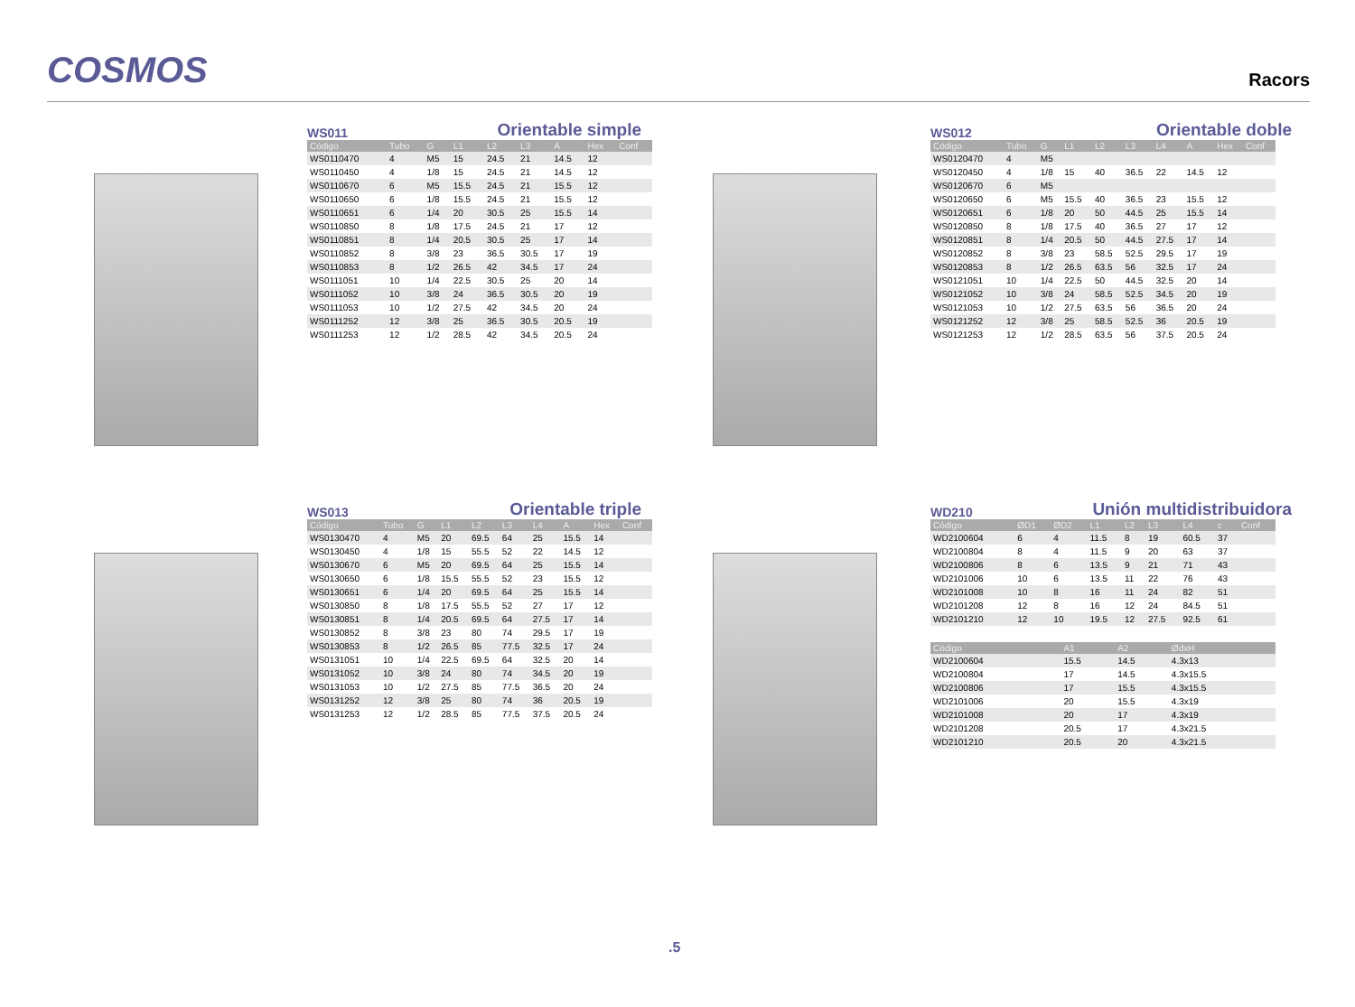COSMOS
Racors
WS011 Orientable simple
| Código | Tubo | G | L1 | L2 | L3 | A | Hex | Conf |
| --- | --- | --- | --- | --- | --- | --- | --- | --- |
| WS0110470 | 4 | M5 | 15 | 24.5 | 21 | 14.5 | 12 | |
| WS0110450 | 4 | 1/8 | 15 | 24.5 | 21 | 14.5 | 12 | |
| WS0110670 | 6 | M5 | 15.5 | 24.5 | 21 | 15.5 | 12 | |
| WS0110650 | 6 | 1/8 | 15.5 | 24.5 | 21 | 15.5 | 12 | |
| WS0110651 | 6 | 1/4 | 20 | 30.5 | 25 | 15.5 | 14 | |
| WS0110850 | 8 | 1/8 | 17.5 | 24.5 | 21 | 17 | 12 | |
| WS0110851 | 8 | 1/4 | 20.5 | 30.5 | 25 | 17 | 14 | |
| WS0110852 | 8 | 3/8 | 23 | 36.5 | 30.5 | 17 | 19 | |
| WS0110853 | 8 | 1/2 | 26.5 | 42 | 34.5 | 17 | 24 | |
| WS0111051 | 10 | 1/4 | 22.5 | 30.5 | 25 | 20 | 14 | |
| WS0111052 | 10 | 3/8 | 24 | 36.5 | 30.5 | 20 | 19 | |
| WS0111053 | 10 | 1/2 | 27.5 | 42 | 34.5 | 20 | 24 | |
| WS0111252 | 12 | 3/8 | 25 | 36.5 | 30.5 | 20.5 | 19 | |
| WS0111253 | 12 | 1/2 | 28.5 | 42 | 34.5 | 20.5 | 24 | |
WS012 Orientable doble
| Código | Tubo | G | L1 | L2 | L3 | L4 | A | Hex | Conf |
| --- | --- | --- | --- | --- | --- | --- | --- | --- | --- |
| WS0120470 | 4 | M5 | | | | | | | |
| WS0120450 | 4 | 1/8 | 15 | 40 | 36.5 | 22 | 14.5 | 12 | |
| WS0120670 | 6 | M5 | | | | | | | |
| WS0120650 | 6 | M5 | 15.5 | 40 | 36.5 | 23 | 15.5 | 12 | |
| WS0120651 | 6 | 1/8 | 20 | 50 | 44.5 | 25 | 15.5 | 14 | |
| WS0120850 | 8 | 1/8 | 17.5 | 40 | 36.5 | 27 | 17 | 12 | |
| WS0120851 | 8 | 1/4 | 20.5 | 50 | 44.5 | 27.5 | 17 | 14 | |
| WS0120852 | 8 | 3/8 | 23 | 58.5 | 52.5 | 29.5 | 17 | 19 | |
| WS0120853 | 8 | 1/2 | 26.5 | 63.5 | 56 | 32.5 | 17 | 24 | |
| WS0121051 | 10 | 1/4 | 22.5 | 50 | 44.5 | 32.5 | 20 | 14 | |
| WS0121052 | 10 | 3/8 | 24 | 58.5 | 52.5 | 34.5 | 20 | 19 | |
| WS0121053 | 10 | 1/2 | 27.5 | 63.5 | 56 | 36.5 | 20 | 24 | |
| WS0121252 | 12 | 3/8 | 25 | 58.5 | 52.5 | 36 | 20.5 | 19 | |
| WS0121253 | 12 | 1/2 | 28.5 | 63.5 | 56 | 37.5 | 20.5 | 24 | |
WS013 Orientable triple
| Código | Tubo | G | L1 | L2 | L3 | L4 | A | Hex | Conf |
| --- | --- | --- | --- | --- | --- | --- | --- | --- | --- |
| WS0130470 | 4 | M5 | 20 | 69.5 | 64 | 25 | 15.5 | 14 | |
| WS0130450 | 4 | 1/8 | 15 | 55.5 | 52 | 22 | 14.5 | 12 | |
| WS0130670 | 6 | M5 | 20 | 69.5 | 64 | 25 | 15.5 | 14 | |
| WS0130650 | 6 | 1/8 | 15.5 | 55.5 | 52 | 23 | 15.5 | 12 | |
| WS0130651 | 6 | 1/4 | 20 | 69.5 | 64 | 25 | 15.5 | 14 | |
| WS0130850 | 8 | 1/8 | 17.5 | 55.5 | 52 | 27 | 17 | 12 | |
| WS0130851 | 8 | 1/4 | 20.5 | 69.5 | 64 | 27.5 | 17 | 14 | |
| WS0130852 | 8 | 3/8 | 23 | 80 | 74 | 29.5 | 17 | 19 | |
| WS0130853 | 8 | 1/2 | 26.5 | 85 | 77.5 | 32.5 | 17 | 24 | |
| WS0131051 | 10 | 1/4 | 22.5 | 69.5 | 64 | 32.5 | 20 | 14 | |
| WS0131052 | 10 | 3/8 | 24 | 80 | 74 | 34.5 | 20 | 19 | |
| WS0131053 | 10 | 1/2 | 27.5 | 85 | 77.5 | 36.5 | 20 | 24 | |
| WS0131252 | 12 | 3/8 | 25 | 80 | 74 | 36 | 20.5 | 19 | |
| WS0131253 | 12 | 1/2 | 28.5 | 85 | 77.5 | 37.5 | 20.5 | 24 | |
WD210 Unión multidistribuidora
| Código | ØD1 | ØD2 | L1 | L2 | L3 | L4 | c | Conf |
| --- | --- | --- | --- | --- | --- | --- | --- | --- |
| WD2100604 | 6 | 4 | 11.5 | 8 | 19 | 60.5 | 37 | |
| WD2100804 | 8 | 4 | 11.5 | 9 | 20 | 63 | 37 | |
| WD2100806 | 8 | 6 | 13.5 | 9 | 21 | 71 | 43 | |
| WD2101006 | 10 | 6 | 13.5 | 11 | 22 | 76 | 43 | |
| WD2101008 | 10 | 8 | 16 | 11 | 24 | 82 | 51 | |
| WD2101208 | 12 | 8 | 16 | 12 | 24 | 84.5 | 51 | |
| WD2101210 | 12 | 10 | 19.5 | 12 | 27.5 | 92.5 | 61 | |
| Código | A1 | A2 | ØdxH | |
| --- | --- | --- | --- | --- |
| WD2100604 | 15.5 | 14.5 | 4.3x13 | |
| WD2100804 | 17 | 14.5 | 4.3x15.5 | |
| WD2100806 | 17 | 15.5 | 4.3x15.5 | |
| WD2101006 | 20 | 15.5 | 4.3x19 | |
| WD2101008 | 20 | 17 | 4.3x19 | |
| WD2101208 | 20.5 | 17 | 4.3x21.5 | |
| WD2101210 | 20.5 | 20 | 4.3x21.5 | |
.5